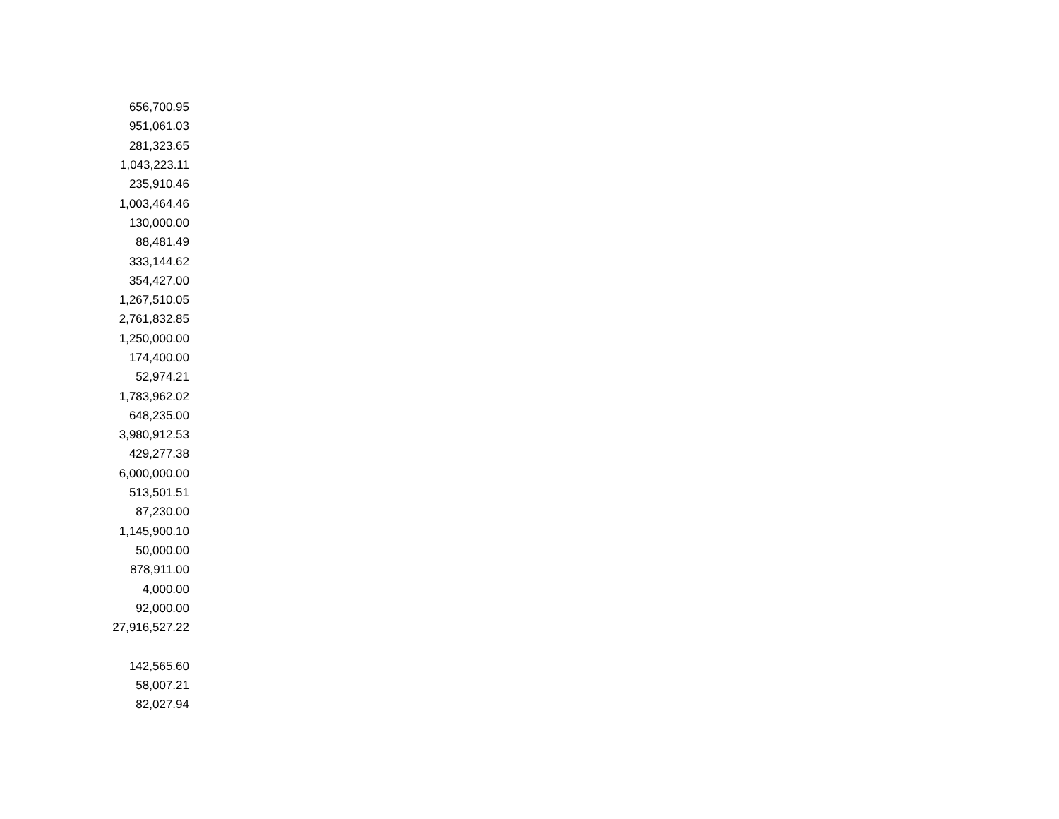| 656,700.95 |
| 951,061.03 |
| 281,323.65 |
| 1,043,223.11 |
| 235,910.46 |
| 1,003,464.46 |
| 130,000.00 |
| 88,481.49 |
| 333,144.62 |
| 354,427.00 |
| 1,267,510.05 |
| 2,761,832.85 |
| 1,250,000.00 |
| 174,400.00 |
| 52,974.21 |
| 1,783,962.02 |
| 648,235.00 |
| 3,980,912.53 |
| 429,277.38 |
| 6,000,000.00 |
| 513,501.51 |
| 87,230.00 |
| 1,145,900.10 |
| 50,000.00 |
| 878,911.00 |
| 4,000.00 |
| 92,000.00 |
| 27,916,527.22 |
| 142,565.60 |
| 58,007.21 |
| 82,027.94 |